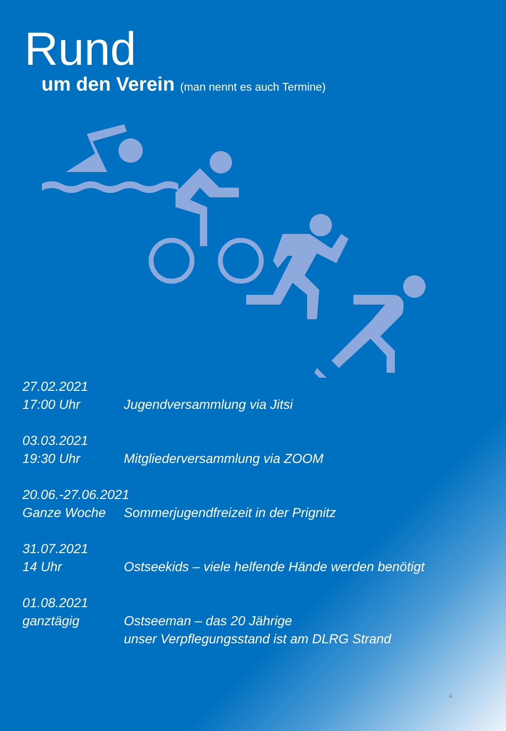Rund
um den Verein (man nennt es auch Termine)
27.02.2021
17:00 Uhr Jugendversammlung via Jitsi
03.03.2021
19:30 Uhr Mitgliederversammlung via ZOOM
20.06.-27.06.2021
Ganze Woche Sommerjugendfreizeit in der Prignitz
31.07.2021
14 Uhr Ostseekids – viele helfende Hände werden benötigt
01.08.2021
ganztägig Ostseeman – das 20 Jährige
unser Verpflegungsstand ist am DLRG Strand
4